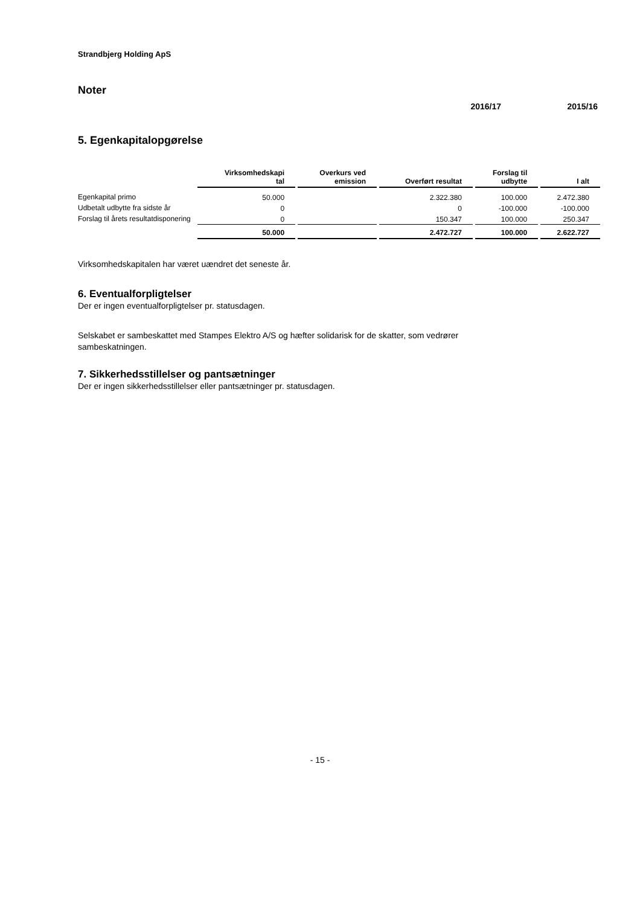Strandbjerg Holding ApS
Noter
2016/17 2015/16
5. Egenkapitalopgørelse
| | Virksomhedskapi tal | Overkurs ved emission | Overført resultat | Forslag til udbytte | I alt |
| --- | --- | --- | --- | --- | --- |
| Egenkapital primo | 50.000 | | 2.322.380 | 100.000 | 2.472.380 |
| Udbetalt udbytte fra sidste år | 0 | | 0 | -100.000 | -100.000 |
| Forslag til årets resultatdisponering | 0 | | 150.347 | 100.000 | 250.347 |
| | 50.000 | | 2.472.727 | 100.000 | 2.622.727 |
Virksomhedskapitalen har været uændret det seneste år.
6. Eventualforpligtelser
Der er ingen eventualforpligtelser pr. statusdagen.
Selskabet er sambeskattet med Stampes Elektro A/S og hæfter solidarisk for de skatter, som vedrører
sambeskatningen.
7. Sikkerhedsstillelser og pantsætninger
Der er ingen sikkerhedsstillelser eller pantsætninger pr. statusdagen.
- 15 -